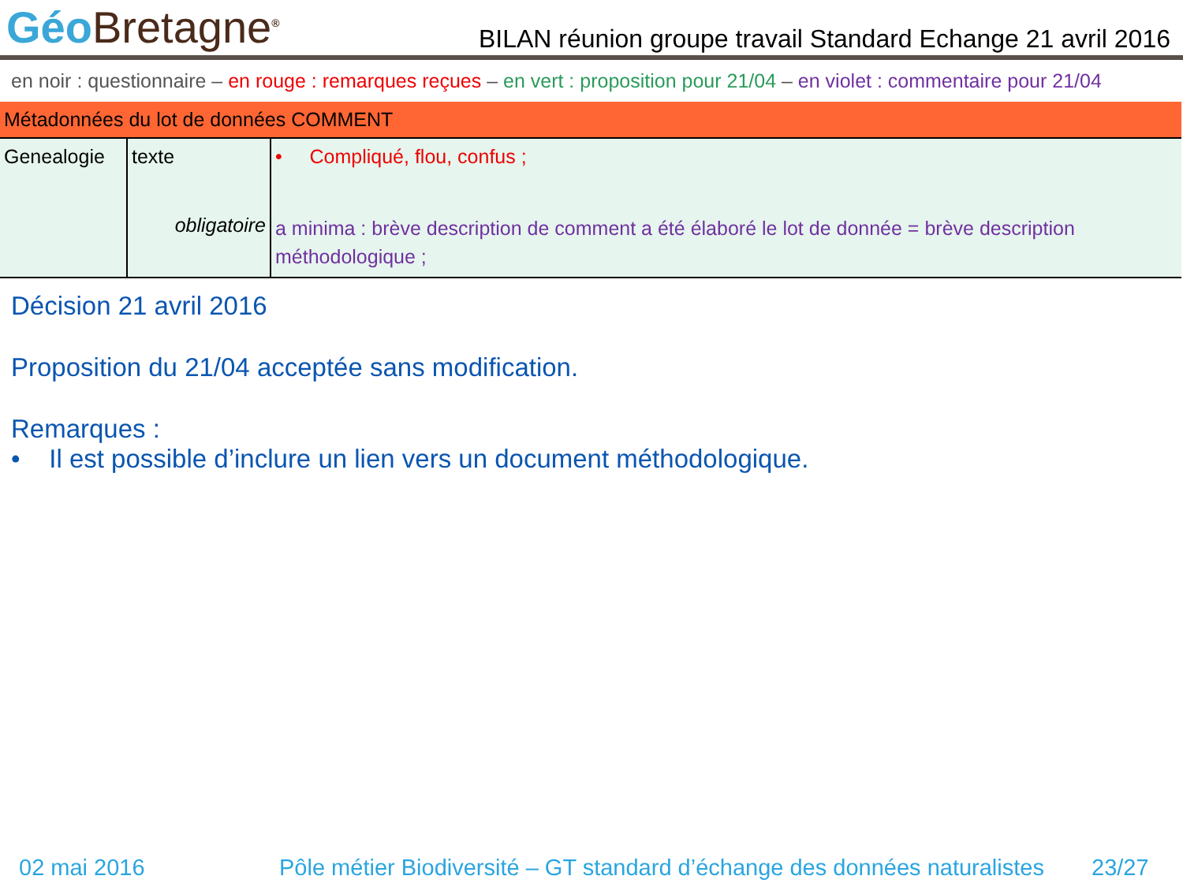Géo Bretagne<sup>®</sup>
BILAN réunion groupe travail Standard Echange 21 avril 2016
en noir : questionnaire – en rouge : remarques reçues – en vert : proposition pour 21/04 – en violet : commentaire pour 21/04
| Métadonnées du lot de données COMMENT | | |
| --- | --- | --- |
| Genealogie | texte obligatoire | • Compliqué, flou, confus ; a minima : brève description de comment a été élaboré le lot de donnée = brève description méthodologique ; |
Décision 21 avril 2016
Proposition du 21/04 acceptée sans modification.
Remarques :
• Il est possible d’inclure un lien vers un document méthodologique.
02 mai 2016 Pôle métier Biodiversité – GT standard d’échange des données naturalistes 23/27